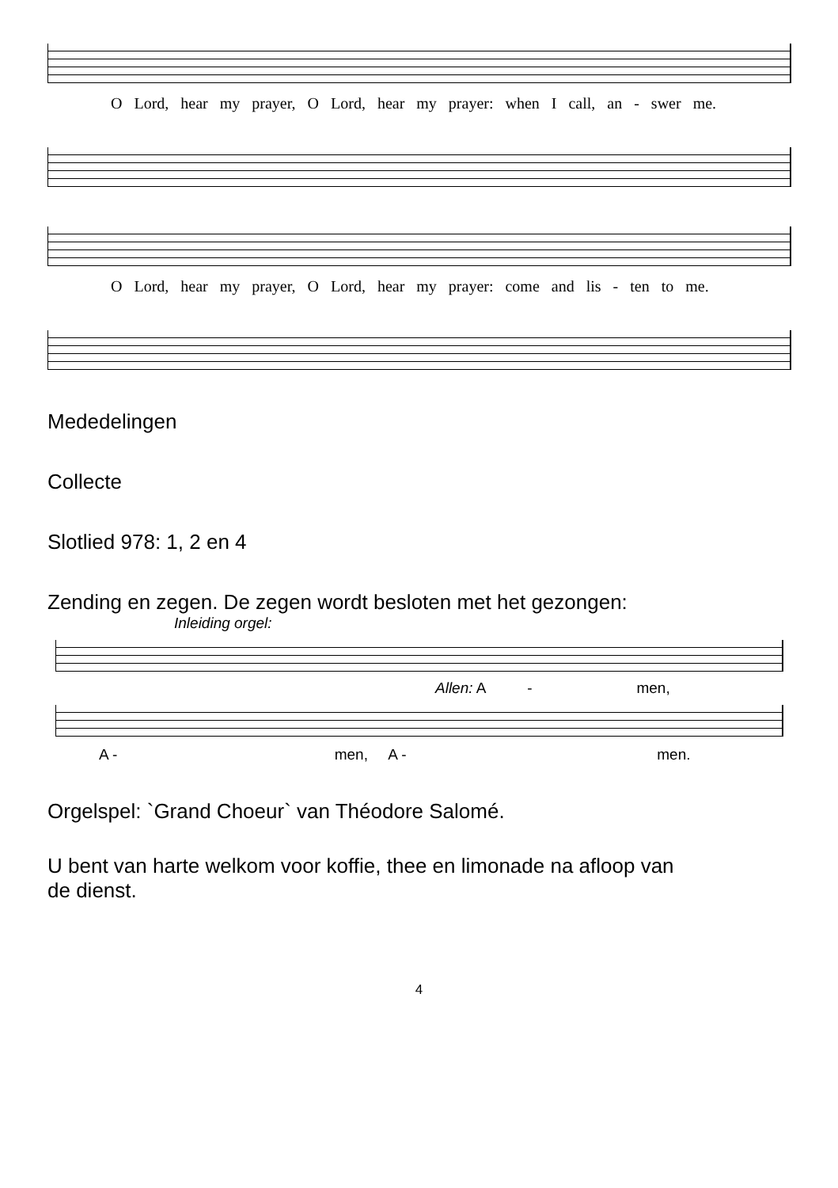O Lord, hear my prayer, O Lord, hear my prayer: when I call, an - swer me.
O Lord, hear my prayer, O Lord, hear my prayer: come and lis - ten to me.
Mededelingen
Collecte
Slotlied 978: 1, 2 en 4
Zending en zegen. De zegen wordt besloten met het gezongen:
Inleiding orgel:
Allen: A - men,
A - men, A - men.
Orgelspel: `Grand Choeur` van Théodore Salomé.
U bent van harte welkom voor koffie, thee en limonade na afloop van
de dienst.
4